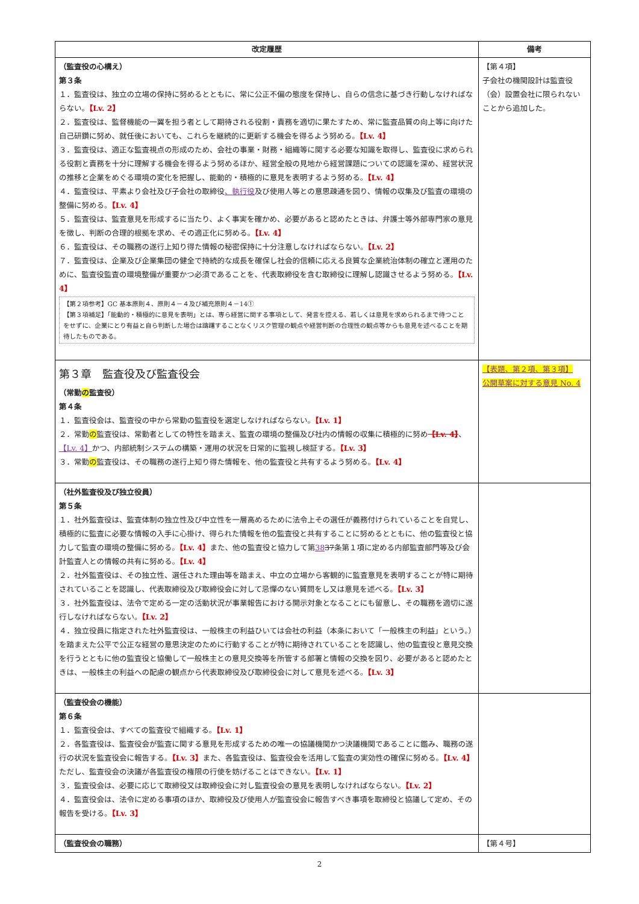| 改定履歴 | 備考 |
| --- | --- |
| （監査役の心構え） 第３条 １．監査役は、独立の立場の保持に努めるとともに、常に公正不偏の態度を保持し、自らの信念に基づき行動しなければならない。 【Lv. 2】 ２．監査役は、監督機能の一翼を担う者として期待される役割・責務を適切に果たすため、常に監査品質の向上等に向けた自己研鑽に努め、就任後においても、これらを継続的に更新する機会を得るよう努める。 【Lv. 4】 ３．監査役は、適正な監査視点の形成のため、会社の事業・財務・組織等に関する必要な知識を取得し、監査役に求められる役割と責務を十分に理解する機会を得るよう努めるほか、経営全般の見地から経営課題についての認識を深め、経営状況の推移と企業をめぐる環境の変化を把握し、能動的・積極的に意見を表明するよう努める。 【Lv. 4】 ４．監査役は、平素より会社及び子会社の取締役 、執行役 及び使用人等との意思疎通を図り、情報の収集及び監査の環境の整備に努める。 【Lv. 4】 ５．監査役は、監査意見を形成するに当たり、よく事実を確かめ、必要があると認めたときは、弁護士等外部専門家の意見を徴し、判断の合理的根拠を求め、その適正化に努める。 【Lv. 4】 ６．監査役は、その職務の遂行上知り得た情報の秘密保持に十分注意しなければならない。 【Lv. 2】 ７．監査役は、企業及び企業集団の健全で持続的な成長を確保し社会的信頼に応える良質な企業統治体制の確立と運用のために、監査役監査の環境整備が重要かつ必須であることを、代表取締役を含む取締役に理解し認識させるよう努める。 【Lv. 4】 【第２項参考】GC 基本原則４、原則４－４及び補充原則４－14① 【第３項補足】「能動的・積極的に意見を表明」とは、専ら経営に関する事項として、発言を控える、若しくは意見を求められるまで待つことをせずに、企業にとり有益と自ら判断した場合は躊躇することなくリスク管理の観点や経営判断の合理性の観点等からも意見を述べることを期待したものである。 | 【第４項】 子会社の機関設計は監査役（会）設置会社に限られないことから追加した。 |
| 第３章 監査役及び監査役会 （常勤 の 監査役） 第４条 １．監査役会は、監査役の中から常勤の監査役を選定しなければならない。 【Lv. 1】 ２．常勤 の 監査役は、常勤者としての特性を踏まえ、監査の環境の整備及び社内の情報の収集に積極的に努め 【Lv. 4】 、 【Lv. 4】 かつ、内部統制システムの構築・運用の状況を日常的に監視し検証する。 【Lv. 3】 ３．常勤 の 監査役は、その職務の遂行上知り得た情報を、他の監査役と共有するよう努める。 【Lv. 4】 | 【表題、第２項、第３項】 公開草案に対する意見 No. 4 |
| （社外監査役及び独立役員） 第５条 １．社外監査役は、監査体制の独立性及び中立性を一層高めるために法令上その選任が義務付けられていることを自覚し、積極的に監査に必要な情報の入手に心掛け、得られた情報を他の監査役と共有することに努めるとともに、他の監査役と協力して監査の環境の整備に努める。 【Lv. 4】 また、他の監査役と協力して第 38 37 条第１項に定める内部監査部門等及び会計監査人との情報の共有に努める。 【Lv. 4】 ２．社外監査役は、その独立性、選任された理由等を踏まえ、中立の立場から客観的に監査意見を表明することが特に期待されていることを認識し、代表取締役及び取締役会に対して忌憚のない質問をし又は意見を述べる。 【Lv. 3】 ３．社外監査役は、法令で定める一定の活動状況が事業報告における開示対象となることにも留意し、その職務を適切に遂行しなければならない。 【Lv. 2】 ４．独立役員に指定された社外監査役は、一般株主の利益ひいては会社の利益（本条において「一般株主の利益」という。）を踏まえた公平で公正な経営の意思決定のために行動することが特に期待されていることを認識し、他の監査役と意見交換を行うとともに他の監査役と協働して一般株主との意見交換等を所管する部署と情報の交換を図り、必要があると認めたときは、一般株主の利益への配慮の観点から代表取締役及び取締役会に対して意見を述べる。 【Lv. 3】 | |
| （監査役会の機能） 第６条 １．監査役会は、すべての監査役で組織する。 【Lv. 1】 ２．各監査役は、監査役会が監査に関する意見を形成するための唯一の協議機関かつ決議機関であることに鑑み、職務の遂行の状況を監査役会に報告する。 【Lv. 3】 また、各監査役は、監査役会を活用して監査の実効性の確保に努める。 【Lv. 4】 ただし、監査役会の決議が各監査役の権限の行使を妨げることはできない。 【Lv. 1】 ３．監査役会は、必要に応じて取締役又は取締役会に対し監査役会の意見を表明しなければならない。 【Lv. 2】 ４．監査役会は、法令に定める事項のほか、取締役及び使用人が監査役会に報告すべき事項を取締役と協議して定め、その報告を受ける。 【Lv. 3】 | |
| （監査役会の職務） | 【第４号】 |
2